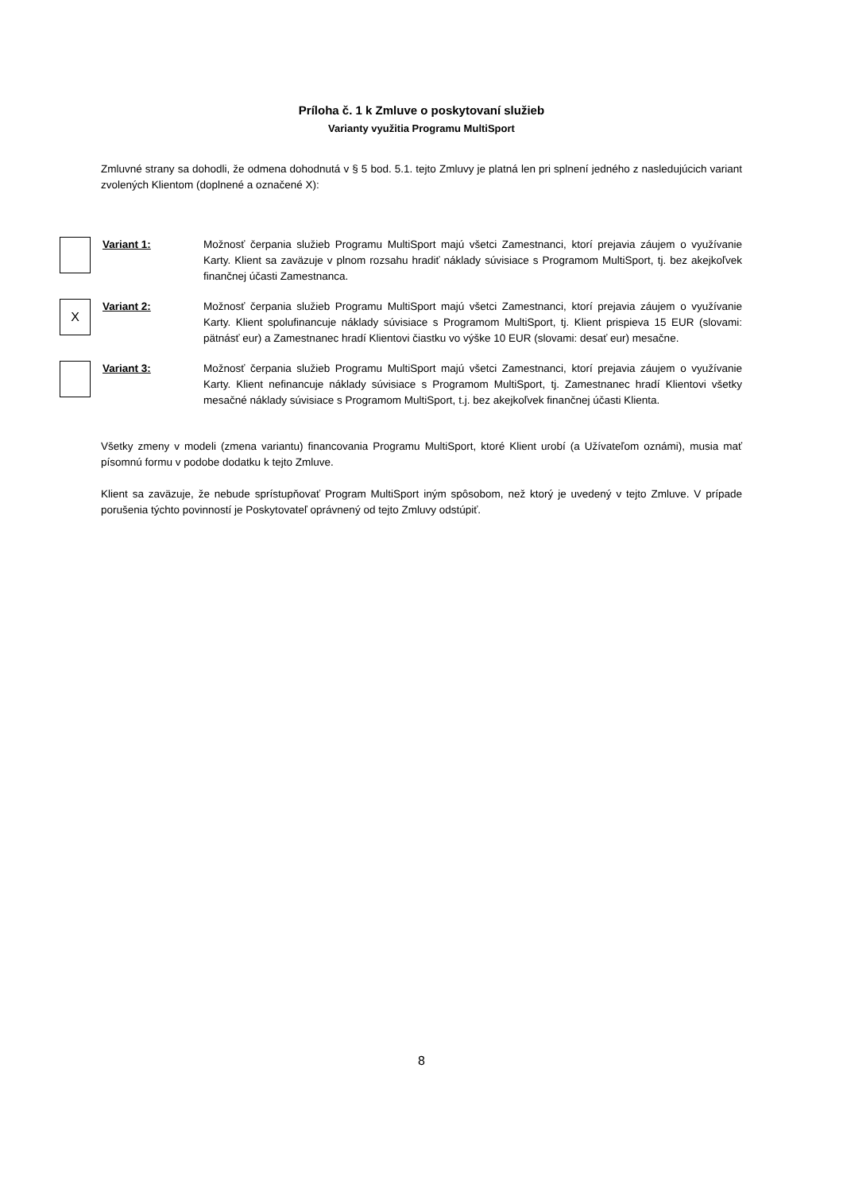Príloha č. 1 k Zmluve o poskytovaní služieb
Varianty využitia Programu MultiSport
Zmluvné strany sa dohodli, že odmena dohodnutá v § 5 bod. 5.1. tejto Zmluvy je platná len pri splnení jedného z nasledujúcich variant zvolených Klientom (doplnené a označené X):
Variant 1: Možnosť čerpania služieb Programu MultiSport majú všetci Zamestnanci, ktorí prejavia záujem o využívanie Karty. Klient sa zaväzuje v plnom rozsahu hradiť náklady súvisiace s Programom MultiSport, tj. bez akejkoľvek finančnej účasti Zamestnanca.
X
Variant 2: Možnosť čerpania služieb Programu MultiSport majú všetci Zamestnanci, ktorí prejavia záujem o využívanie Karty. Klient spolufinancuje náklady súvisiace s Programom MultiSport, tj. Klient prispieva 15 EUR (slovami: pätnásť eur) a Zamestnanec hradí Klientovi čiastku vo výške 10 EUR (slovami: desať eur) mesačne.
Variant 3: Možnosť čerpania služieb Programu MultiSport majú všetci Zamestnanci, ktorí prejavia záujem o využívanie Karty. Klient nefinancuje náklady súvisiace s Programom MultiSport, tj. Zamestnanec hradí Klientovi všetky mesačné náklady súvisiace s Programom MultiSport, t.j. bez akejkoľvek finančnej účasti Klienta.
Všetky zmeny v modeli (zmena variantu) financovania Programu MultiSport, ktoré Klient urobí (a Užívateľom oznámi), musia mať písomnú formu v podobe dodatku k tejto Zmluve.
Klient sa zaväzuje, že nebude sprístupňovať Program MultiSport iným spôsobom, než ktorý je uvedený v tejto Zmluve. V prípade porušenia týchto povinností je Poskytovateľ oprávnený od tejto Zmluvy odstúpiť.
8